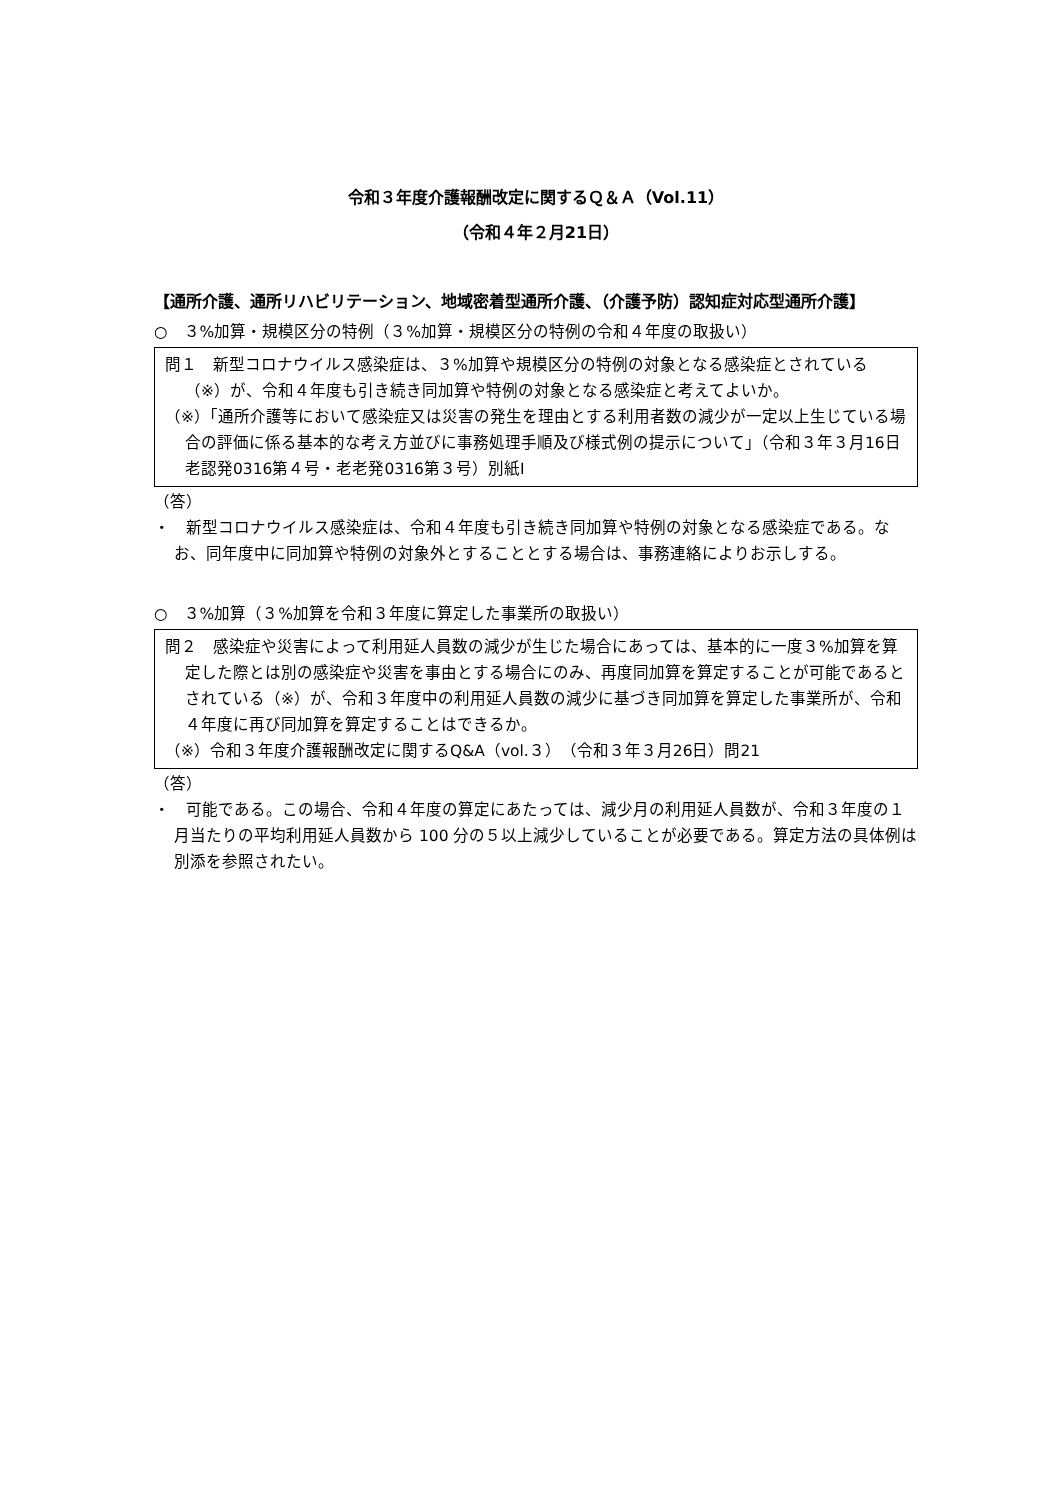令和３年度介護報酬改定に関するＱ＆Ａ（Vol.11）
（令和４年２月21日）
【通所介護、通所リハビリテーション、地域密着型通所介護、（介護予防）認知症対応型通所介護】
○　３%加算・規模区分の特例（３%加算・規模区分の特例の令和４年度の取扱い）
問１　新型コロナウイルス感染症は、３%加算や規模区分の特例の対象となる感染症とされている（※）が、令和４年度も引き続き同加算や特例の対象となる感染症と考えてよいか。
（※）「通所介護等において感染症又は災害の発生を理由とする利用者数の減少が一定以上生じている場合の評価に係る基本的な考え方並びに事務処理手順及び様式例の提示について」（令和３年３月16日老認発0316第４号・老老発0316第３号）別紙Ⅰ
（答）
・　新型コロナウイルス感染症は、令和４年度も引き続き同加算や特例の対象となる感染症である。なお、同年度中に同加算や特例の対象外とすることとする場合は、事務連絡によりお示しする。
○　３%加算（３%加算を令和３年度に算定した事業所の取扱い）
問２　感染症や災害によって利用延人員数の減少が生じた場合にあっては、基本的に一度３%加算を算定した際とは別の感染症や災害を事由とする場合にのみ、再度同加算を算定することが可能であるとされている（※）が、令和３年度中の利用延人員数の減少に基づき同加算を算定した事業所が、令和４年度に再び同加算を算定することはできるか。
（※）令和３年度介護報酬改定に関するQ&A（vol.３）（令和３年３月26日）問21
（答）
・　可能である。この場合、令和４年度の算定にあたっては、減少月の利用延人員数が、令和３年度の１月当たりの平均利用延人員数から 100 分の５以上減少していることが必要である。算定方法の具体例は別添を参照されたい。